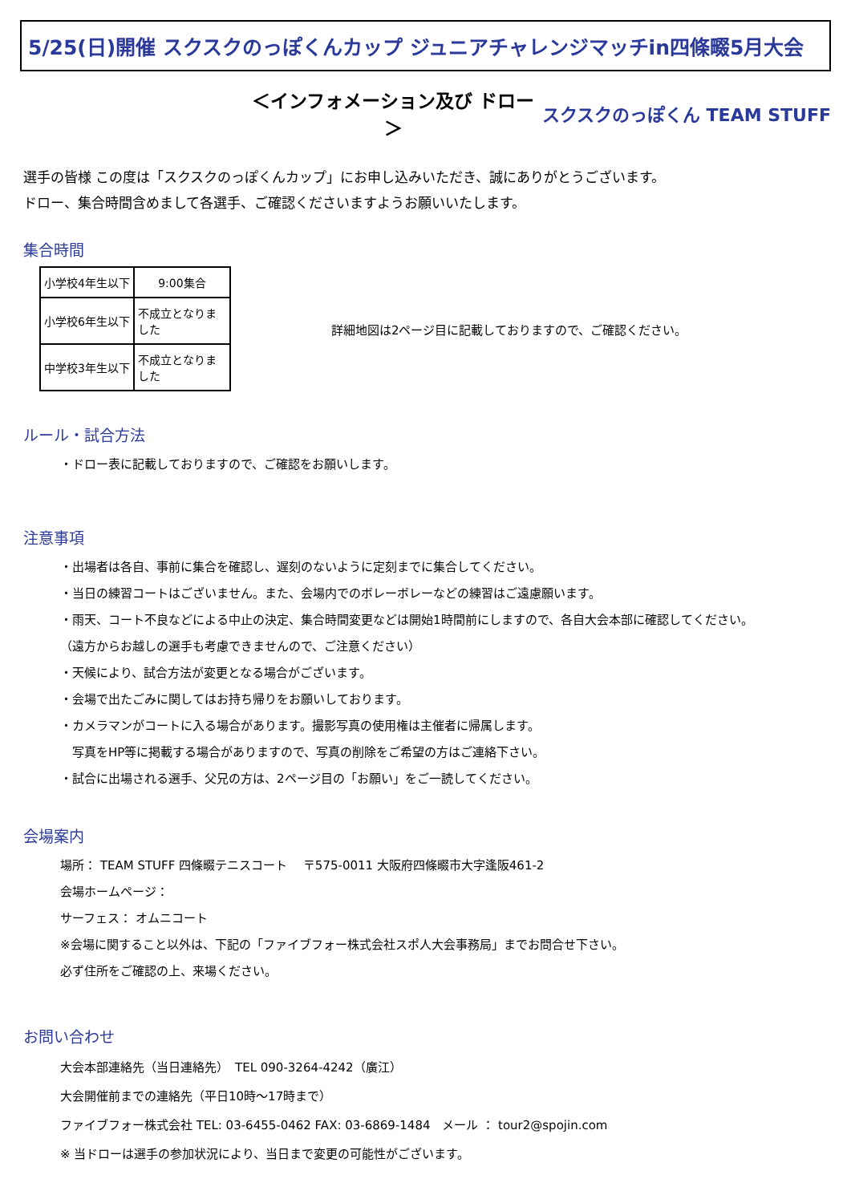5/25(日)開催 スクスクのっぽくんカップ ジュニアチャレンジマッチin四條畷5月大会
＜インフォメーション及び ドロー＞ スクスクのっぽくん TEAM STUFF
選手の皆様 この度は「スクスクのっぽくんカップ」にお申し込みいただき、誠にありがとうございます。
ドロー、集合時間含めまして各選手、ご確認くださいますようお願いいたします。
集合時間
| 小学校4年生以下 | 9:00集合 |
| 小学校6年生以下 | 不成立となりました |
| 中学校3年生以下 | 不成立となりました |
詳細地図は2ページ目に記載しておりますので、ご確認ください。
ルール・試合方法
・ドロー表に記載しておりますので、ご確認をお願いします。
注意事項
・出場者は各自、事前に集合を確認し、遅刻のないように定刻までに集合してください。
・当日の練習コートはございません。また、会場内でのボレーボレーなどの練習はご遠慮願います。
・雨天、コート不良などによる中止の決定、集合時間変更などは開始1時間前にしますので、各自大会本部に確認してください。
（遠方からお越しの選手も考慮できませんので、ご注意ください）
・天候により、試合方法が変更となる場合がございます。
・会場で出たごみに関してはお持ち帰りをお願いしております。
・カメラマンがコートに入る場合があります。撮影写真の使用権は主催者に帰属します。
　写真をHP等に掲載する場合がありますので、写真の削除をご希望の方はご連絡下さい。
・試合に出場される選手、父兄の方は、2ページ目の「お願い」をご一読してください。
会場案内
場所： TEAM STUFF 四條畷テニスコート　 〒575-0011 大阪府四條畷市大字逢阪461-2
会場ホームページ：
サーフェス： オムニコート
※会場に関すること以外は、下記の「ファイブフォー株式会社スポ人大会事務局」までお問合せ下さい。
必ず住所をご確認の上、来場ください。
お問い合わせ
大会本部連絡先（当日連絡先）　TEL 090-3264-4242（廣江）
大会開催前までの連絡先（平日10時～17時まで）
ファイブフォー株式会社 TEL: 03-6455-0462 FAX: 03-6869-1484　メール ： tour2@spojin.com
※ 当ドローは選手の参加状況により、当日まで変更の可能性がございます。